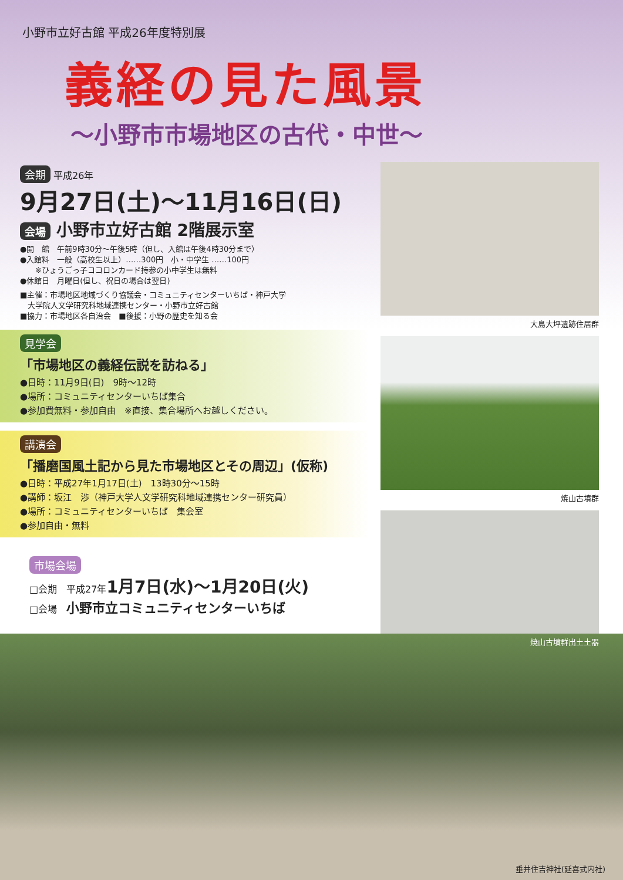小野市立好古館 平成26年度特別展
義経の見た風景
〜小野市市場地区の古代・中世〜
会期 平成26年
9月27日(土)〜11月16日(日)
会場 小野市立好古館 2階展示室
●開　館　午前9時30分〜午後5時（但し、入館は午後4時30分まで）
●入館料　一般（高校生以上）……300円　小・中学生 ……100円
　　※ひょうごっ子ココロンカード持参の小中学生は無料
●休館日　月曜日(但し、祝日の場合は翌日)
■主催：市場地区地域づくり協議会・コミュニティセンターいちば・神戸大学
　大学院人文学研究科地域連携センター・小野市立好古館
■協力：市場地区各自治会　■後援：小野の歴史を知る会
見学会
「市場地区の義経伝説を訪ねる」
●日時：11月9日(日)　9時〜12時
●場所：コミュニティセンターいちば集合
●参加費無料・参加自由　※直接、集合場所へお越しください。
講演会
「播磨国風土記から見た市場地区とその周辺」(仮称)
●日時：平成27年1月17日(土)　13時30分〜15時
●講師：坂江　渉（神戸大学人文学研究科地域連携センター研究員）
●場所：コミュニティセンターいちば　集会室
●参加自由・無料
市場会場
□会期　平成27年1月7日(水)〜1月20日(火)
□会場　小野市立コミュニティセンターいちば
大島大坪遺跡住居群
焼山古墳群
焼山古墳群出土土器
垂井住吉神社(延喜式内社)